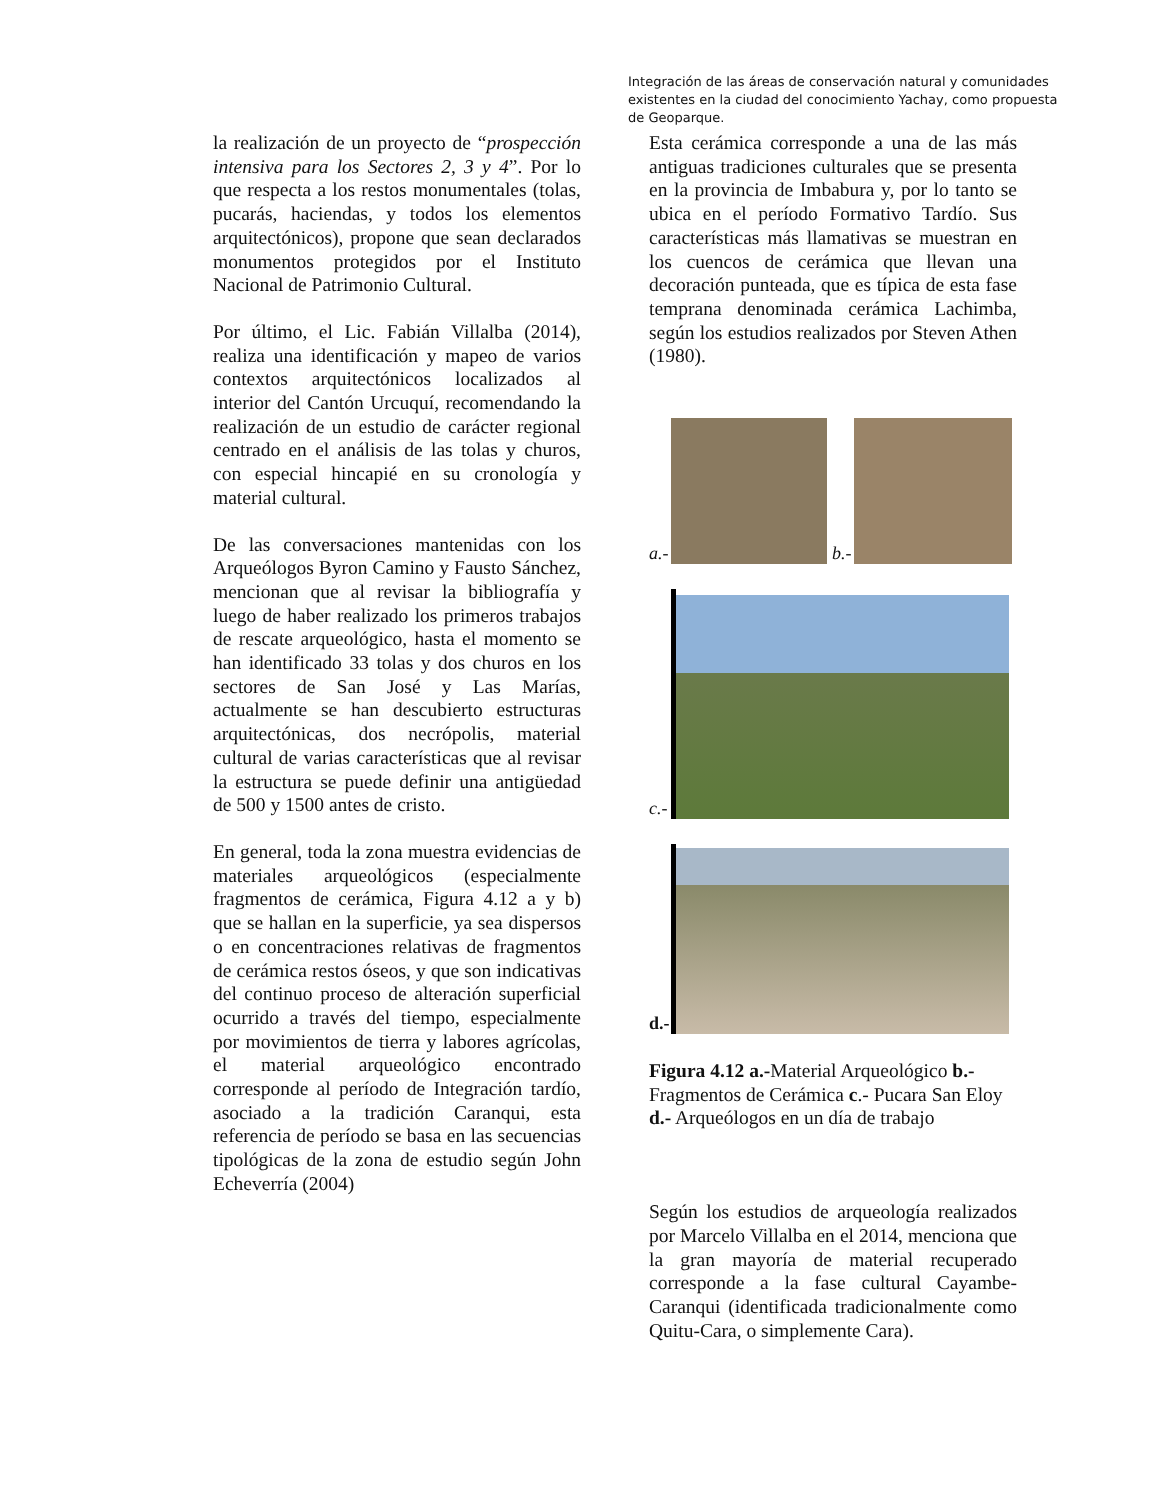Integración de las áreas de conservación natural y comunidades existentes en la ciudad del conocimiento Yachay, como propuesta de Geoparque.
la realización de un proyecto de “prospección intensiva para los Sectores 2, 3 y 4”. Por lo que respecta a los restos monumentales (tolas, pucarás, haciendas, y todos los elementos arquitectónicos), propone que sean declarados monumentos protegidos por el Instituto Nacional de Patrimonio Cultural.
Por último, el Lic. Fabián Villalba (2014), realiza una identificación y mapeo de varios contextos arquitectónicos localizados al interior del Cantón Urcuquí, recomendando la realización de un estudio de carácter regional centrado en el análisis de las tolas y churos, con especial hincapié en su cronología y material cultural.
De las conversaciones mantenidas con los Arqueólogos Byron Camino y Fausto Sánchez, mencionan que al revisar la bibliografía y luego de haber realizado los primeros trabajos de rescate arqueológico, hasta el momento se han identificado 33 tolas y dos churos en los sectores de San José y Las Marías, actualmente se han descubierto estructuras arquitectónicas, dos necrópolis, material cultural de varias características que al revisar la estructura se puede definir una antigüedad de 500 y 1500 antes de cristo.
En general, toda la zona muestra evidencias de materiales arqueológicos (especialmente fragmentos de cerámica, Figura 4.12 a y b) que se hallan en la superficie, ya sea dispersos o en concentraciones relativas de fragmentos de cerámica restos óseos, y que son indicativas del continuo proceso de alteración superficial ocurrido a través del tiempo, especialmente por movimientos de tierra y labores agrícolas, el material arqueológico encontrado corresponde al período de Integración tardío, asociado a la tradición Caranqui, esta referencia de período se basa en las secuencias tipológicas de la zona de estudio según John Echeverría (2004)
Esta cerámica corresponde a una de las más antiguas tradiciones culturales que se presenta en la provincia de Imbabura y, por lo tanto se ubica en el período Formativo Tardío. Sus características más llamativas se muestran en los cuencos de cerámica que llevan una decoración punteada, que es típica de esta fase temprana denominada cerámica Lachimba, según los estudios realizados por Steven Athen (1980).
a.-
b.-
c.-
d.-
Figura 4.12 a.-Material Arqueológico b.- Fragmentos de Cerámica c.- Pucara San Eloy d.- Arqueólogos en un día de trabajo
Según los estudios de arqueología realizados por Marcelo Villalba en el 2014, menciona que la gran mayoría de material recuperado corresponde a la fase cultural Cayambe-Caranqui (identificada tradicionalmente como Quitu-Cara, o simplemente Cara).